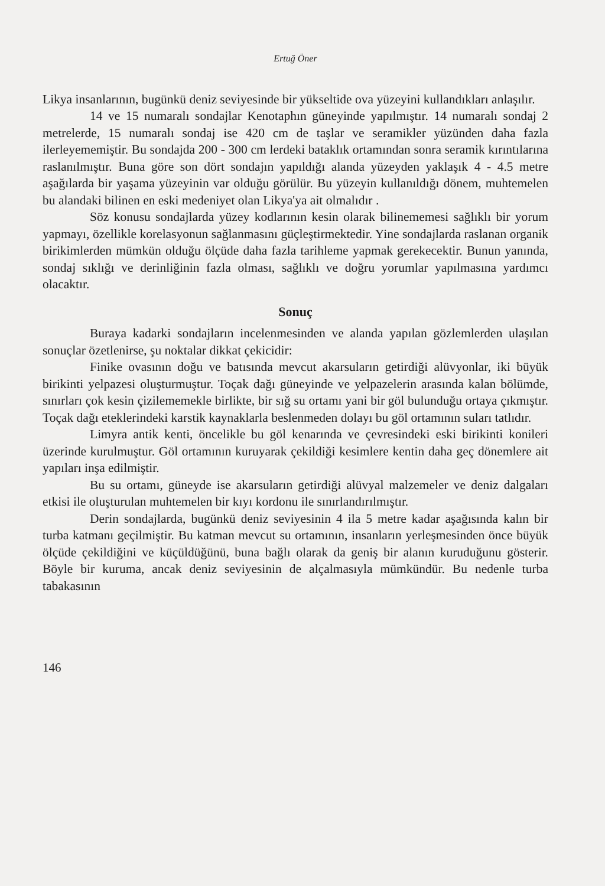Ertuğ Öner
Likya insanlarının, bugünkü deniz seviyesinde bir yükseltide ova yüzeyini kullandıkları anlaşılır.
14 ve 15 numaralı sondajlar Kenotaphın güneyinde yapılmıştır. 14 numaralı sondaj 2 metrelerde, 15 numaralı sondaj ise 420 cm de taşlar ve seramikler yüzünden daha fazla ilerleyememiştir. Bu sondajda 200 - 300 cm lerdeki bataklık ortamından sonra seramik kırıntılarına raslanılmıştır. Buna göre son dört sondajın yapıldığı alanda yüzeyden yaklaşık 4 - 4.5 metre aşağılarda bir yaşama yüzeyinin var olduğu görülür. Bu yüzeyin kullanıldığı dönem, muhtemelen bu alandaki bilinen en eski medeniyet olan Likya'ya ait olmalıdır .
Söz konusu sondajlarda yüzey kodlarının kesin olarak bilinememesi sağlıklı bir yorum yapmayı, özellikle korelasyonun sağlanmasını güçleştirmektedir. Yine sondajlarda raslanan organik birikimlerden mümkün olduğu ölçüde daha fazla tarihleme yapmak gerekecektir. Bunun yanında, sondaj sıklığı ve derinliğinin fazla olması, sağlıklı ve doğru yorumlar yapılmasına yardımcı olacaktır.
Sonuç
Buraya kadarki sondajların incelenmesinden ve alanda yapılan gözlemlerden ulaşılan sonuçlar özetlenirse, şu noktalar dikkat çekicidir:
Finike ovasının doğu ve batısında mevcut akarsuların getirdiği alüvyonlar, iki büyük birikinti yelpazesi oluşturmuştur. Toçak dağı güneyinde ve yelpazelerin arasında kalan bölümde, sınırları çok kesin çizilememekle birlikte, bir sığ su ortamı yani bir göl bulunduğu ortaya çıkmıştır. Toçak dağı eteklerindeki karstik kaynaklarla beslenmeden dolayı bu göl ortamının suları tatlıdır.
Limyra antik kenti, öncelikle bu göl kenarında ve çevresindeki eski birikinti konileri üzerinde kurulmuştur. Göl ortamının kuruyarak çekildiği kesimlere kentin daha geç dönemlere ait yapıları inşa edilmiştir.
Bu su ortamı, güneyde ise akarsuların getirdiği alüvyal malzemeler ve deniz dalgaları etkisi ile oluşturulan muhtemelen bir kıyı kordonu ile sınırlandırılmıştır.
Derin sondajlarda, bugünkü deniz seviyesinin 4 ila 5 metre kadar aşağısında kalın bir turba katmanı geçilmiştir. Bu katman mevcut su ortamının, insanların yerleşmesinden önce büyük ölçüde çekildiğini ve küçüldüğünü, buna bağlı olarak da geniş bir alanın kuruduğunu gösterir. Böyle bir kuruma, ancak deniz seviyesinin de alçalmasıyla mümkündür. Bu nedenle turba tabakasının
146